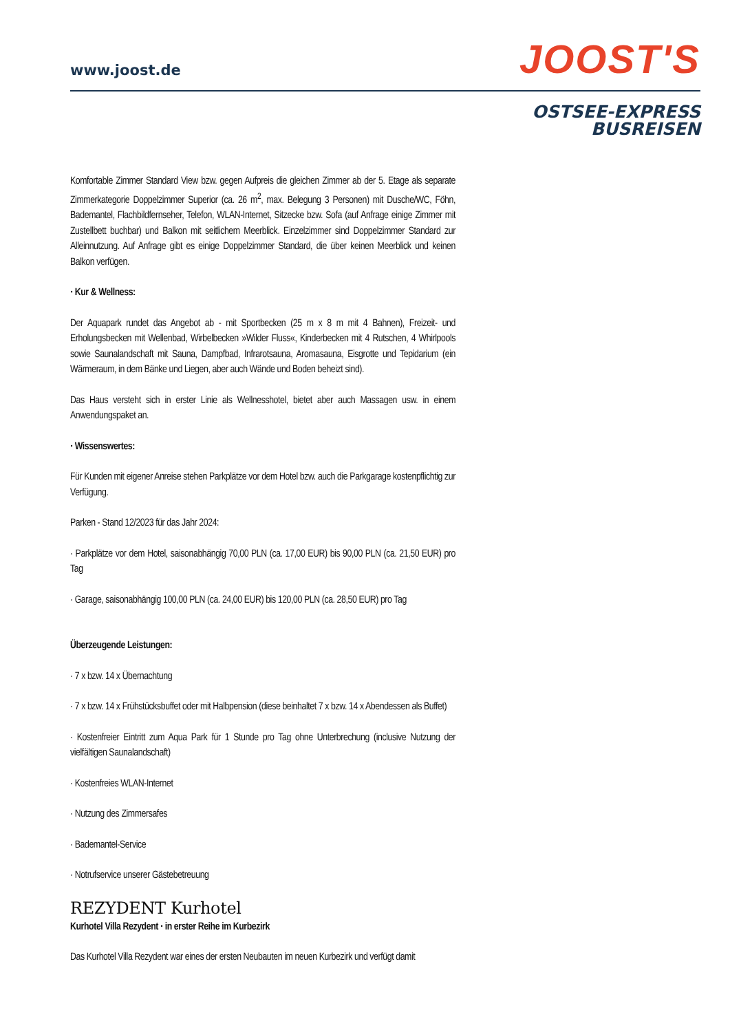www.joost.de JOOST'S
OSTSEE-EXPRESS
BUSREISEN
Komfortable Zimmer Standard View bzw. gegen Aufpreis die gleichen Zimmer ab der 5. Etage als separate Zimmerkategorie Doppelzimmer Superior (ca. 26 m<sup>2</sup>, max. Belegung 3 Personen) mit Dusche/WC, Föhn, Bademantel, Flachbildfernseher, Telefon, WLAN-Internet, Sitzecke bzw. Sofa (auf Anfrage einige Zimmer mit Zustellbett buchbar) und Balkon mit seitlichem Meerblick. Einzelzimmer sind Doppelzimmer Standard zur Alleinnutzung. Auf Anfrage gibt es einige Doppelzimmer Standard, die über keinen Meerblick und keinen Balkon verfügen.
· Kur & Wellness:
Der Aquapark rundet das Angebot ab - mit Sportbecken (25 m x 8 m mit 4 Bahnen), Freizeit- und Erholungsbecken mit Wellenbad, Wirbelbecken »Wilder Fluss«, Kinderbecken mit 4 Rutschen, 4 Whirlpools sowie Saunalandschaft mit Sauna, Dampfbad, Infrarotsauna, Aromasauna, Eisgrotte und Tepidarium (ein Wärmeraum, in dem Bänke und Liegen, aber auch Wände und Boden beheizt sind).
Das Haus versteht sich in erster Linie als Wellnesshotel, bietet aber auch Massagen usw. in einem Anwendungspaket an.
· Wissenswertes:
Für Kunden mit eigener Anreise stehen Parkplätze vor dem Hotel bzw. auch die Parkgarage kostenpflichtig zur Verfügung.
Parken - Stand 12/2023 für das Jahr 2024:
· Parkplätze vor dem Hotel, saisonabhängig 70,00 PLN (ca. 17,00 EUR) bis 90,00 PLN (ca. 21,50 EUR) pro Tag
· Garage, saisonabhängig 100,00 PLN (ca. 24,00 EUR) bis 120,00 PLN (ca. 28,50 EUR) pro Tag
Überzeugende Leistungen:
· 7 x bzw. 14 x Übernachtung
· 7 x bzw. 14 x Frühstücksbuffet oder mit Halbpension (diese beinhaltet 7 x bzw. 14 x Abendessen als Buffet)
· Kostenfreier Eintritt zum Aqua Park für 1 Stunde pro Tag ohne Unterbrechung (inclusive Nutzung der vielfältigen Saunalandschaft)
· Kostenfreies WLAN-Internet
· Nutzung des Zimmersafes
· Bademantel-Service
· Notrufservice unserer Gästebetreuung
REZYDENT Kurhotel
Kurhotel Villa Rezydent · in erster Reihe im Kurbezirk
Das Kurhotel Villa Rezydent war eines der ersten Neubauten im neuen Kurbezirk und verfügt damit